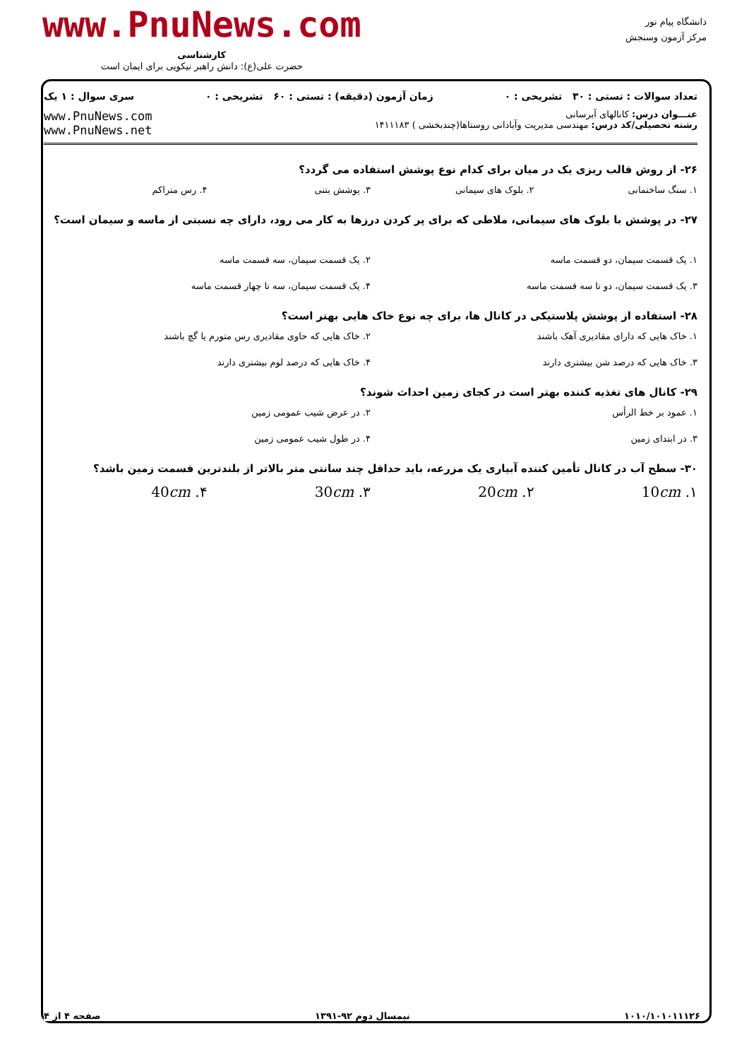www.PnuNews.com
کارشناسی
حضرت علی(ع): دانش راهبر نیکویی برای ایمان است
دانشگاه پیام نور
مرکز آزمون وسنجش
تعداد سوالات : تستی : ۳۰ تشریحی : ۰ زمان آزمون (دقیقه) : تستی : ۶۰ تشریحی : ۰ سری سوال : ۱ یک
عنـــوان درس: کانالهای آبرسانی
رشته تحصیلی/کد درس: مهندسی مدیریت وآبادانی روستاها(چندبخشی ) ۱۴۱۱۱۸۳
www.PnuNews.com
www.PnuNews.net
۲۶- از روش قالب ریزی یک در میان برای کدام نوع پوشش استفاده می گردد؟
۱. سنگ ساختمانی
۲. بلوک های سیمانی
۳. پوشش بتنی
۴. رس متراکم
۲۷- در پوشش با بلوک های سیمانی، ملاطی که برای پر کردن درزها به کار می رود، دارای چه نسبتی از ماسه و سیمان است؟
۱. یک قسمت سیمان، دو قسمت ماسه
۲. یک قسمت سیمان، سه قسمت ماسه
۳. یک قسمت سیمان، دو تا سه قسمت ماسه
۴. یک قسمت سیمان، سه تا چهار قسمت ماسه
۲۸- استفاده از پوشش پلاستیکی در کانال ها، برای چه نوع خاک هایی بهتر است؟
۱. خاک هایی که دارای مقادیری آهک باشند
۲. خاک هایی که حاوی مقادیری رس متورم یا گچ باشند
۳. خاک هایی که درصد شن بیشتری دارند
۴. خاک هایی که درصد لوم بیشتری دارند
۲۹- کانال های تغذیه کننده بهتر است در کجای زمین احداث شوند؟
۱. عمود بر خط الرأس
۲. در عرض شیب عمومی زمین
۳. در ابتدای زمین
۴. در طول شیب عمومی زمین
۳۰- سطح آب در کانال تأمین کننده آبیاری یک مزرعه، باید حداقل چند سانتی متر بالاتر از بلندترین قسمت زمین باشد؟
۱. 10cm
۲. 20cm
۳. 30cm
۴. 40cm
۱۰۱۰/۱۰۱۰۱۱۱۲۶ نیمسال دوم ۹۲-۱۳۹۱ صفحه ۴ از ۴